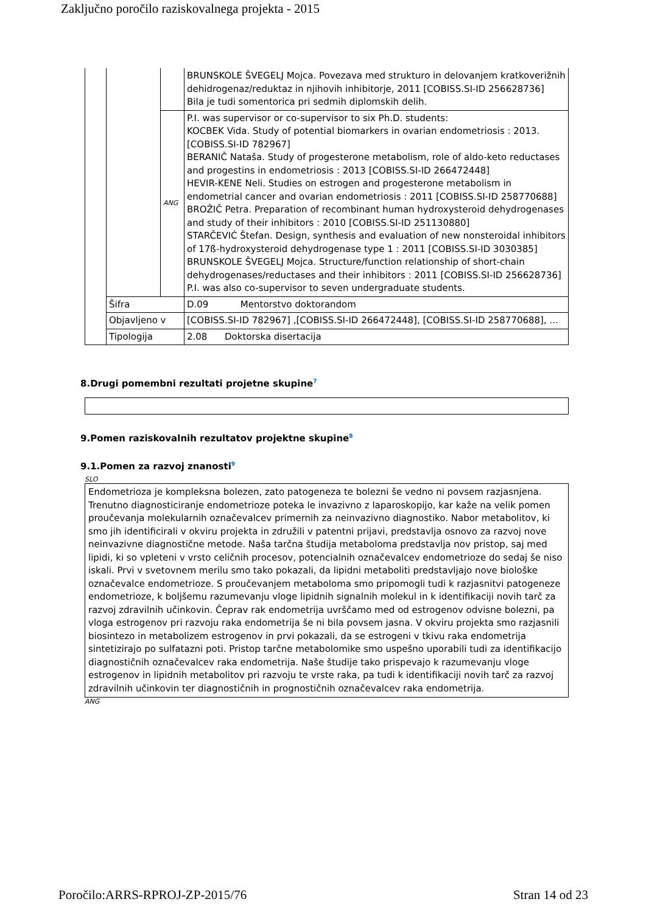Zaključno poročilo raziskovalnega projekta - 2015
| | | | BRUNSKOLE ŠVEGELJ Mojca. Povezava med strukturo in delovanjem kratkoverižnih dehidrogenaz/reduktaz in njihovih inhibitorje, 2011 [COBISS.SI-ID 256628736] Bila je tudi somentorica pri sedmih diplomskih delih. |
| | | ANG | P.I. was supervisor or co-supervisor to six Ph.D. students: KOCBEK Vida. Study of potential biomarkers in ovarian endometriosis : 2013. [COBISS.SI-ID 782967] BERANIČ Nataša. Study of progesterone metabolism, role of aldo-keto reductases and progestins in endometriosis : 2013 [COBISS.SI-ID 266472448] HEVIR-KENE Neli. Studies on estrogen and progesterone metabolism in endometrial cancer and ovarian endometriosis : 2011 [COBISS.SI-ID 258770688] BROŽIČ Petra. Preparation of recombinant human hydroxysteroid dehydrogenases and study of their inhibitors : 2010 [COBISS.SI-ID 251130880] STARČEVIĆ Štefan. Design, synthesis and evaluation of new nonsteroidal inhibitors of 17ß-hydroxysteroid dehydrogenase type 1 : 2011 [COBISS.SI-ID 3030385] BRUNSKOLE ŠVEGELJ Mojca. Structure/function relationship of short-chain dehydrogenases/reductases and their inhibitors : 2011 [COBISS.SI-ID 256628736] P.I. was also co-supervisor to seven undergraduate students. |
| | Šifra | | D.09 Mentorstvo doktorandom |
| | Objavljeno v | | [COBISS.SI-ID 782967] ,[COBISS.SI-ID 266472448], [COBISS.SI-ID 258770688], ... |
| | Tipologija | | 2.08 Doktorska disertacija |
8.Drugi pomembni rezultati projetne skupine7
9.Pomen raziskovalnih rezultatov projektne skupine8
9.1.Pomen za razvoj znanosti9
SLO
Endometrioza je kompleksna bolezen, zato patogeneza te bolezni še vedno ni povsem razjasnjena. Trenutno diagnosticiranje endometrioze poteka le invazivno z laparoskopijo, kar kaže na velik pomen proučevanja molekularnih označevalcev primernih za neinvazivno diagnostiko. Nabor metabolitov, ki smo jih identificirali v okviru projekta in združili v patentni prijavi, predstavlja osnovo za razvoj nove neinvazivne diagnostične metode. Naša tarčna študija metaboloma predstavlja nov pristop, saj med lipidi, ki so vpleteni v vrsto celičnih procesov, potencialnih označevalcev endometrioze do sedaj še niso iskali. Prvi v svetovnem merilu smo tako pokazali, da lipidni metaboliti predstavljajo nove biološke označevalce endometrioze. S proučevanjem metaboloma smo pripomogli tudi k razjasnitvi patogeneze endometrioze, k boljšemu razumevanju vloge lipidnih signalnih molekul in k identifikaciji novih tarč za razvoj zdravilnih učinkovin. Čeprav rak endometrija uvrščamo med od estrogenov odvisne bolezni, pa vloga estrogenov pri razvoju raka endometrija še ni bila povsem jasna. V okviru projekta smo razjasnili biosintezo in metabolizem estrogenov in prvi pokazali, da se estrogeni v tkivu raka endometrija sintetizirajo po sulfatazni poti. Pristop tarčne metabolomike smo uspešno uporabili tudi za identifikacijo diagnostičnih označevalcev raka endometrija. Naše študije tako prispevajo k razumevanju vloge estrogenov in lipidnih metabolitov pri razvoju te vrste raka, pa tudi k identifikaciji novih tarč za razvoj zdravilnih učinkovin ter diagnostičnih in prognostičnih označevalcev raka endometrija.
ANG
Poročilo:ARRS-RPROJ-ZP-2015/76 Stran 14 od 23